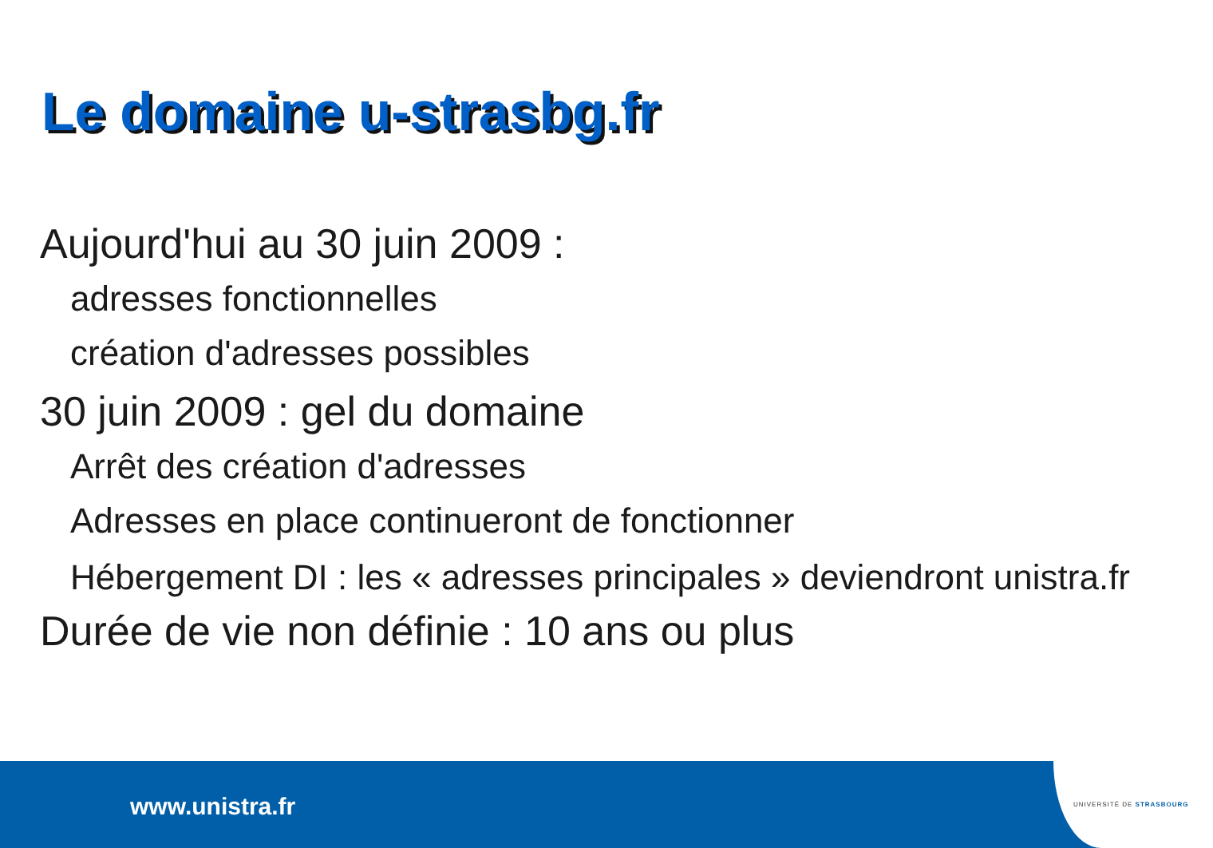Le domaine u-strasbg.fr
Aujourd'hui au 30 juin 2009 :
adresses fonctionnelles
création d'adresses possibles
30 juin 2009 : gel du domaine
Arrêt des création d'adresses
Adresses en place continueront de fonctionner
Hébergement DI : les « adresses principales » deviendront unistra.fr
Durée de vie non définie : 10 ans ou plus
www.unistra.fr UNIVERSITÉ DE STRASBOURG